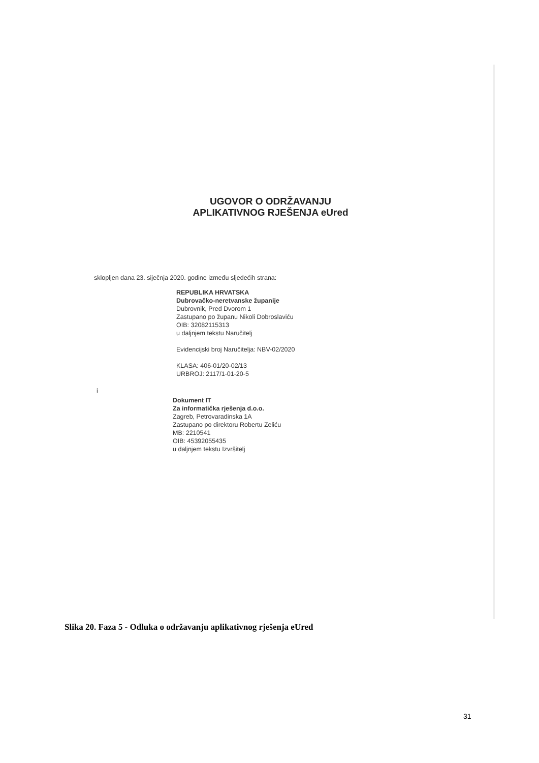UGOVOR O ODRŽAVANJU
APLIKATIVNOG RJEŠENJA eUred
sklopljen dana 23. siječnja 2020. godine između sljedećih strana:
REPUBLIKA HRVATSKA
Dubrovačko-neretvanske županije
Dubrovnik, Pred Dvorom 1
Zastupano po županu Nikoli Dobroslaviću
OIB: 32082115313
u daljnjem tekstu Naručitelj
Evidencijski broj Naručitelja: NBV-02/2020
KLASA: 406-01/20-02/13
URBROJ: 2117/1-01-20-5
i
Dokument IT
Za informatička rješenja d.o.o.
Zagreb, Petrovaradinska 1A
Zastupano po direktoru Robertu Zeliću
MB: 2210541
OIB: 45392055435
u daljnjem tekstu Izvršitelj
Slika 20. Faza 5 - Odluka o održavanju aplikativnog rješenja eUred
31